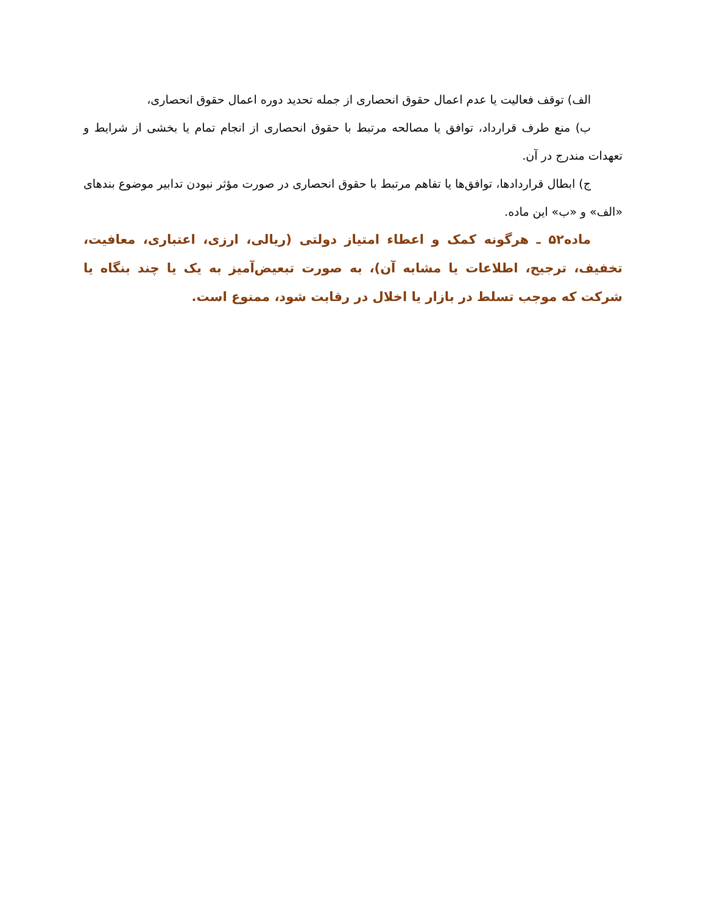الف) توقف فعالیت یا عدم اعمال حقوق انحصاری از جمله تحدید دوره اعمال حقوق انحصاری،
ب) منع طرف قرارداد، توافق یا مصالحه مرتبط با حقوق انحصاری از انجام تمام یا بخشی از شرایط و تعهدات مندرج در آن.
ج) ابطال قراردادها، توافق‌ها یا تفاهم مرتبط با حقوق انحصاری در صورت مؤثر نبودن تدابیر موضوع بندهای «الف» و «ب» این ماده.
ماده۵۲ ـ هرگونه کمک و اعطاء امتیاز دولتی (ریالی، ارزی، اعتباری، معافیت، تخفیف، ترجیح، اطلاعات یا مشابه آن)، به صورت تبعیض‌آمیز به یک یا چند بنگاه یا شرکت که موجب تسلط در بازار یا اخلال در رقابت شود، ممنوع است.